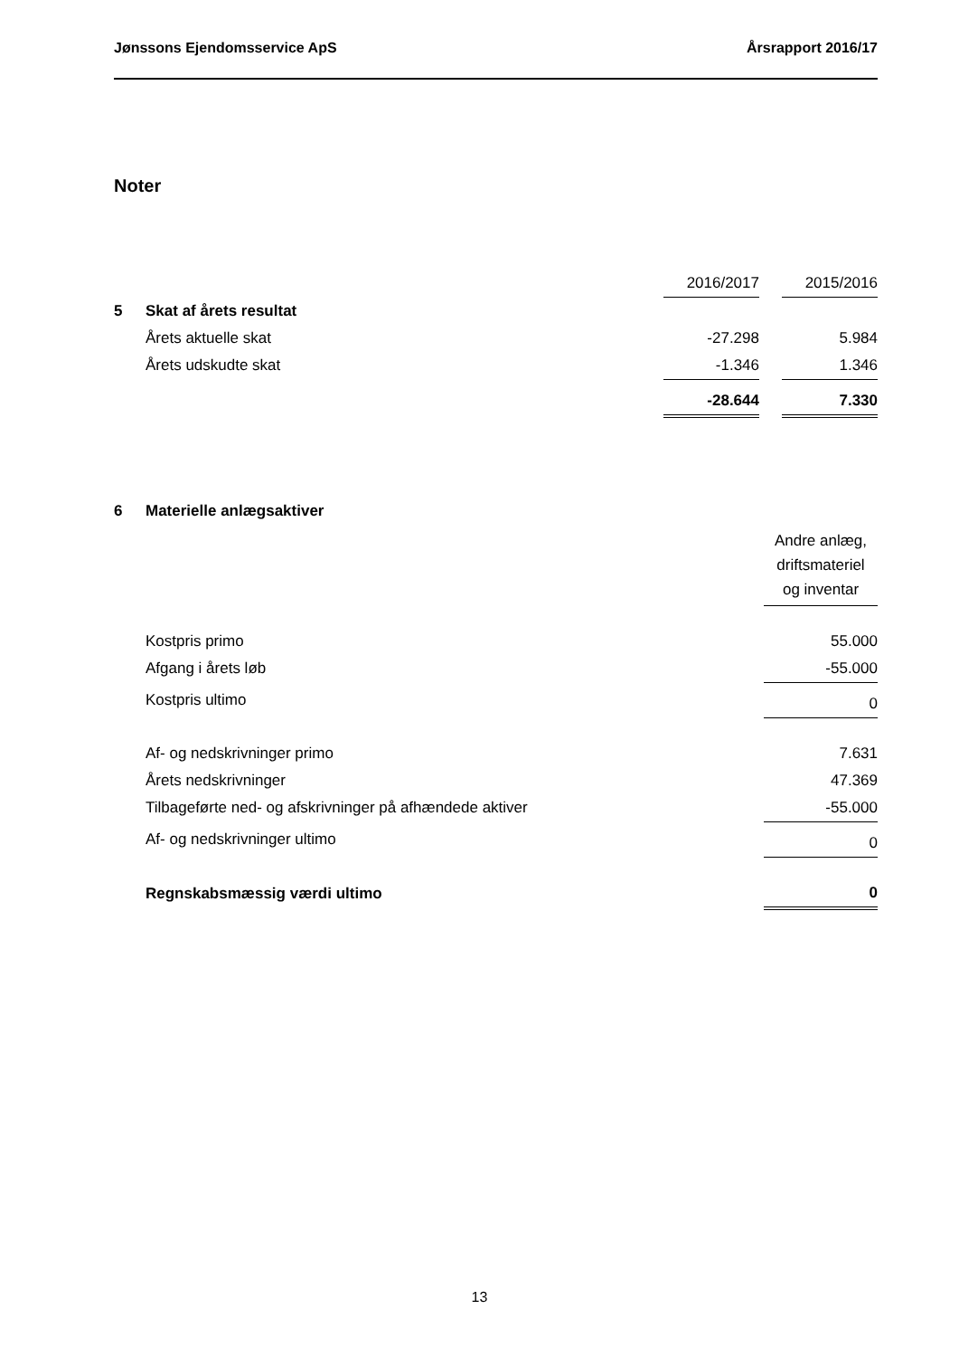Jønssons Ejendomsservice ApS Årsrapport 2016/17
Noter
| | | 2016/2017 | | 2015/2016 |
| 5 | Skat af årets resultat | | | |
| | Årets aktuelle skat | -27.298 | | 5.984 |
| | Årets udskudte skat | -1.346 | | 1.346 |
| | | -28.644 | | 7.330 |
| 6 | Materielle anlægsaktiver | |
| | | Andre anlæg, driftsmateriel og inventar |
| | Kostpris primo | 55.000 |
| | Afgang i årets løb | -55.000 |
| | Kostpris ultimo | 0 |
| | Af- og nedskrivninger primo | 7.631 |
| | Årets nedskrivninger | 47.369 |
| | Tilbageførte ned- og afskrivninger på afhændede aktiver | -55.000 |
| | Af- og nedskrivninger ultimo | 0 |
| | Regnskabsmæssig værdi ultimo | 0 |
13